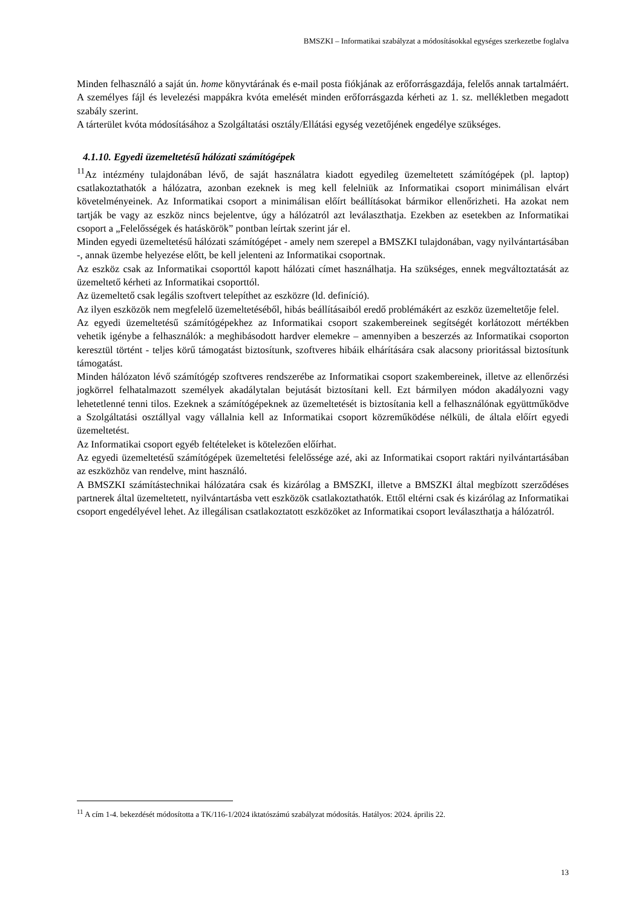BMSZKI – Informatikai szabályzat a módosításokkal egységes szerkezetbe foglalva
Minden felhasználó a saját ún. home könyvtárának és e-mail posta fiókjának az erőforrásgazdája, felelős annak tartalmáért.
A személyes fájl és levelezési mappákra kvóta emelését minden erőforrásgazda kérheti az 1. sz. mellékletben megadott szabály szerint.
A tárterület kvóta módosításához a Szolgáltatási osztály/Ellátási egység vezetőjének engedélye szükséges.
4.1.10. Egyedi üzemeltetésű hálózati számítógépek
<sup>11</sup> Az intézmény tulajdonában lévő, de saját használatra kiadott egyedileg üzemeltetett számítógépek (pl. laptop) csatlakoztathatók a hálózatra, azonban ezeknek is meg kell felelniük az Informatikai csoport minimálisan elvárt követelményeinek. Az Informatikai csoport a minimálisan előírt beállításokat bármikor ellenőrizheti. Ha azokat nem tartják be vagy az eszköz nincs bejelentve, úgy a hálózatról azt leválaszthatja. Ezekben az esetekben az Informatikai csoport a „Felelősségek és hatáskörök” pontban leírtak szerint jár el.
Minden egyedi üzemeltetésű hálózati számítógépet - amely nem szerepel a BMSZKI tulajdonában, vagy nyilvántartásában -, annak üzembe helyezése előtt, be kell jelenteni az Informatikai csoportnak.
Az eszköz csak az Informatikai csoporttól kapott hálózati címet használhatja. Ha szükséges, ennek megváltoztatását az üzemeltető kérheti az Informatikai csoporttól.
Az üzemeltető csak legális szoftvert telepíthet az eszközre (ld. definíció).
Az ilyen eszközök nem megfelelő üzemeltetéséből, hibás beállításaiból eredő problémákért az eszköz üzemeltetője felel.
Az egyedi üzemeltetésű számítógépekhez az Informatikai csoport szakembereinek segítségét korlátozott mértékben vehetik igénybe a felhasználók: a meghibásodott hardver elemekre – amennyiben a beszerzés az Informatikai csoporton keresztül történt - teljes körű támogatást biztosítunk, szoftveres hibáik elhárítására csak alacsony prioritással biztosítunk támogatást.
Minden hálózaton lévő számítógép szoftveres rendszerébe az Informatikai csoport szakembereinek, illetve az ellenőrzési jogkörrel felhatalmazott személyek akadálytalan bejutását biztosítani kell. Ezt bármilyen módon akadályozni vagy lehetetlenné tenni tilos. Ezeknek a számítógépeknek az üzemeltetését is biztosítania kell a felhasználónak együttműködve a Szolgáltatási osztállyal vagy vállalnia kell az Informatikai csoport közreműködése nélküli, de általa előírt egyedi üzemeltetést.
Az Informatikai csoport egyéb feltételeket is kötelezően előírhat.
Az egyedi üzemeltetésű számítógépek üzemeltetési felelőssége azé, aki az Informatikai csoport raktári nyilvántartásában az eszközhöz van rendelve, mint használó.
A BMSZKI számítástechnikai hálózatára csak és kizárólag a BMSZKI, illetve a BMSZKI által megbízott szerződéses partnerek által üzemeltetett, nyilvántartásba vett eszközök csatlakoztathatók. Ettől eltérni csak és kizárólag az Informatikai csoport engedélyével lehet. Az illegálisan csatlakoztatott eszközöket az Informatikai csoport leválaszthatja a hálózatról.
<sup>11</sup> A cím 1-4. bekezdését módosította a TK/116-1/2024 iktatószámú szabályzat módosítás. Hatályos: 2024. április 22.
13